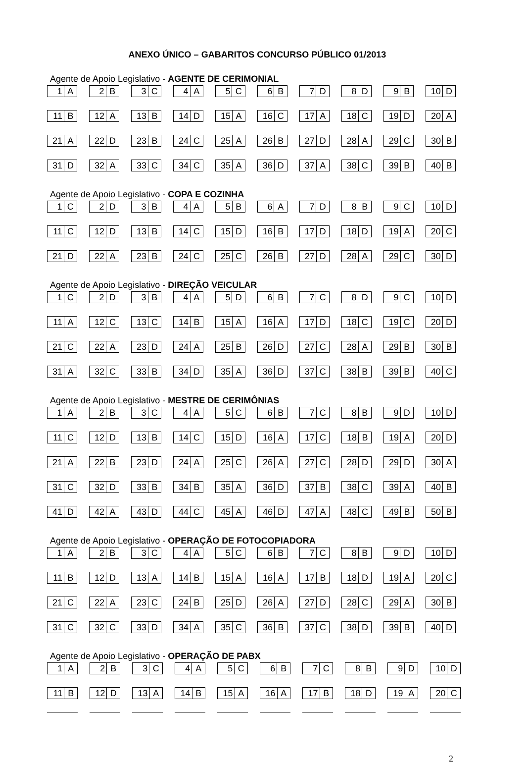ANEXO ÚNICO – GABARITOS CONCURSO PÚBLICO 01/2013
Agente de Apoio Legislativo - AGENTE DE CERIMONIAL
| 1 A | 2 B | 3 C | 4 A | 5 C | 6 B | 7 D | 8 D | 9 B | 10 D |
| 11 B | 12 A | 13 B | 14 D | 15 A | 16 C | 17 A | 18 C | 19 D | 20 A |
| 21 A | 22 D | 23 B | 24 C | 25 A | 26 B | 27 D | 28 A | 29 C | 30 B |
| 31 D | 32 A | 33 C | 34 C | 35 A | 36 D | 37 A | 38 C | 39 B | 40 B |
Agente de Apoio Legislativo - COPA E COZINHA
| 1 C | 2 D | 3 B | 4 A | 5 B | 6 A | 7 D | 8 B | 9 C | 10 D |
| 11 C | 12 D | 13 B | 14 C | 15 D | 16 B | 17 D | 18 D | 19 A | 20 C |
| 21 D | 22 A | 23 B | 24 C | 25 C | 26 B | 27 D | 28 A | 29 C | 30 D |
Agente de Apoio Legislativo - DIREÇÃO VEICULAR
| 1 C | 2 D | 3 B | 4 A | 5 D | 6 B | 7 C | 8 D | 9 C | 10 D |
| 11 A | 12 C | 13 C | 14 B | 15 A | 16 A | 17 D | 18 C | 19 C | 20 D |
| 21 C | 22 A | 23 D | 24 A | 25 B | 26 D | 27 C | 28 A | 29 B | 30 B |
| 31 A | 32 C | 33 B | 34 D | 35 A | 36 D | 37 C | 38 B | 39 B | 40 C |
Agente de Apoio Legislativo - MESTRE DE CERIMÔNIAS
| 1 A | 2 B | 3 C | 4 A | 5 C | 6 B | 7 C | 8 B | 9 D | 10 D |
| 11 C | 12 D | 13 B | 14 C | 15 D | 16 A | 17 C | 18 B | 19 A | 20 D |
| 21 A | 22 B | 23 D | 24 A | 25 C | 26 A | 27 C | 28 D | 29 D | 30 A |
| 31 C | 32 D | 33 B | 34 B | 35 A | 36 D | 37 B | 38 C | 39 A | 40 B |
| 41 D | 42 A | 43 D | 44 C | 45 A | 46 D | 47 A | 48 C | 49 B | 50 B |
Agente de Apoio Legislativo - OPERAÇÃO DE FOTOCOPIADORA
| 1 A | 2 B | 3 C | 4 A | 5 C | 6 B | 7 C | 8 B | 9 D | 10 D |
| 11 B | 12 D | 13 A | 14 B | 15 A | 16 A | 17 B | 18 D | 19 A | 20 C |
| 21 C | 22 A | 23 C | 24 B | 25 D | 26 A | 27 D | 28 C | 29 A | 30 B |
| 31 C | 32 C | 33 D | 34 A | 35 C | 36 B | 37 C | 38 D | 39 B | 40 D |
Agente de Apoio Legislativo - OPERAÇÃO DE PABX
| 1 A | 2 B | 3 C | 4 A | 5 C | 6 B | 7 C | 8 B | 9 D | 10 D |
| 11 B | 12 D | 13 A | 14 B | 15 A | 16 A | 17 B | 18 D | 19 A | 20 C |
2